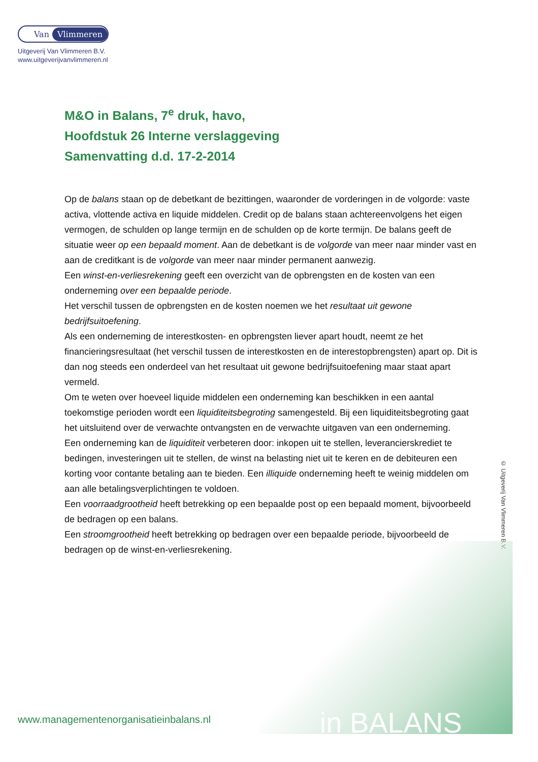Van Vlimmeren
Uitgeverij Van Vlimmeren B.V.
www.uitgeverijvanvlimmeren.nl
M&O in Balans, 7<sup>e</sup> druk, havo,
Hoofdstuk 26 Interne verslaggeving
Samenvatting d.d. 17-2-2014
Op de balans staan op de debetkant de bezittingen, waaronder de vorderingen in de volgorde: vaste activa, vlottende activa en liquide middelen. Credit op de balans staan achtereenvolgens het eigen vermogen, de schulden op lange termijn en de schulden op de korte termijn. De balans geeft de situatie weer op een bepaald moment. Aan de debetkant is de volgorde van meer naar minder vast en aan de creditkant is de volgorde van meer naar minder permanent aanwezig.
Een winst-en-verliesrekening geeft een overzicht van de opbrengsten en de kosten van een onderneming over een bepaalde periode.
Het verschil tussen de opbrengsten en de kosten noemen we het resultaat uit gewone bedrijfsuitoefening.
Als een onderneming de interestkosten- en opbrengsten liever apart houdt, neemt ze het financieringsresultaat (het verschil tussen de interestkosten en de interestopbrengsten) apart op. Dit is dan nog steeds een onderdeel van het resultaat uit gewone bedrijfsuitoefening maar staat apart vermeld.
Om te weten over hoeveel liquide middelen een onderneming kan beschikken in een aantal toekomstige perioden wordt een liquiditeitsbegroting samengesteld. Bij een liquiditeitsbegroting gaat het uitsluitend over de verwachte ontvangsten en de verwachte uitgaven van een onderneming.
Een onderneming kan de liquiditeit verbeteren door: inkopen uit te stellen, leverancierskrediet te bedingen, investeringen uit te stellen, de winst na belasting niet uit te keren en de debiteuren een korting voor contante betaling aan te bieden. Een illiquide onderneming heeft te weinig middelen om aan alle betalingsverplichtingen te voldoen.
Een voorraadgrootheid heeft betrekking op een bepaalde post op een bepaald moment, bijvoorbeeld de bedragen op een balans.
Een stroomgrootheid heeft betrekking op bedragen over een bepaalde periode, bijvoorbeeld de bedragen op de winst-en-verliesrekening.
© Uitgeverij Van Vlimmeren B.V.
www.managementenorganisatieinbalans.nl
in BALANS